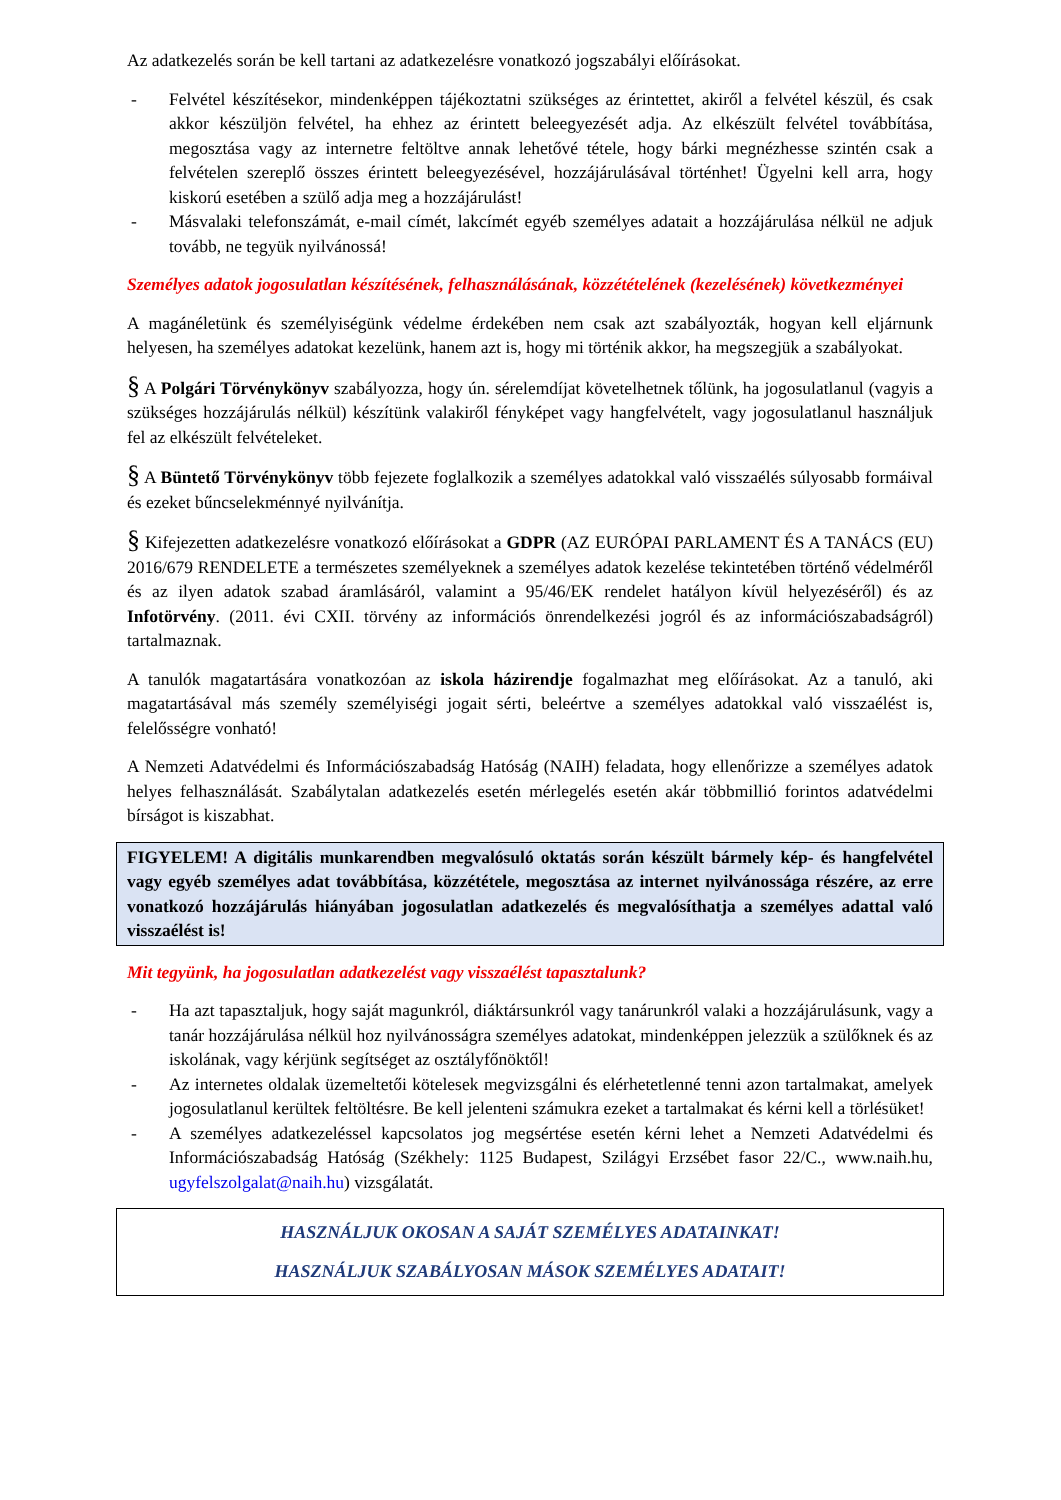Az adatkezelés során be kell tartani az adatkezelésre vonatkozó jogszabályi előírásokat.
- Felvétel készítésekor, mindenképpen tájékoztatni szükséges az érintettet, akiről a felvétel készül, és csak akkor készüljön felvétel, ha ehhez az érintett beleegyezését adja. Az elkészült felvétel továbbítása, megosztása vagy az internetre feltöltve annak lehetővé tétele, hogy bárki megnézhesse szintén csak a felvételen szereplő összes érintett beleegyezésével, hozzájárulásával történhet! Ügyelni kell arra, hogy kiskorú esetében a szülő adja meg a hozzájárulást!
- Másvalaki telefonszámát, e-mail címét, lakcímét egyéb személyes adatait a hozzájárulása nélkül ne adjuk tovább, ne tegyük nyilvánossá!
Személyes adatok jogosulatlan készítésének, felhasználásának, közzétételének (kezelésének) következményei
A magánéletünk és személyiségünk védelme érdekében nem csak azt szabályozták, hogyan kell eljárnunk helyesen, ha személyes adatokat kezelünk, hanem azt is, hogy mi történik akkor, ha megszegjük a szabályokat.
§ A Polgári Törvénykönyv szabályozza, hogy ún. sérelemdíjat követelhetnek tőlünk, ha jogosulatlanul (vagyis a szükséges hozzájárulás nélkül) készítünk valakiről fényképet vagy hangfelvételt, vagy jogosulatlanul használjuk fel az elkészült felvételeket.
§ A Büntető Törvénykönyv több fejezete foglalkozik a személyes adatokkal való visszaélés súlyosabb formáival és ezeket bűncselekménnyé nyilvánítja.
§ Kifejezetten adatkezelésre vonatkozó előírásokat a GDPR (AZ EURÓPAI PARLAMENT ÉS A TANÁCS (EU) 2016/679 RENDELETE a természetes személyeknek a személyes adatok kezelése tekintetében történő védelméről és az ilyen adatok szabad áramlásáról, valamint a 95/46/EK rendelet hatályon kívül helyezéséről) és az Infotörvény. (2011. évi CXII. törvény az információs önrendelkezési jogról és az információszabadságról) tartalmaznak.
A tanulók magatartására vonatkozóan az iskola házirendje fogalmazhat meg előírásokat. Az a tanuló, aki magatartásával más személy személyiségi jogait sérti, beleértve a személyes adatokkal való visszaélést is, felelősségre vonható!
A Nemzeti Adatvédelmi és Információszabadság Hatóság (NAIH) feladata, hogy ellenőrizze a személyes adatok helyes felhasználását. Szabálytalan adatkezelés esetén mérlegelés esetén akár többmillió forintos adatvédelmi bírságot is kiszabhat.
FIGYELEM! A digitális munkarendben megvalósuló oktatás során készült bármely kép- és hangfelvétel vagy egyéb személyes adat továbbítása, közzététele, megosztása az internet nyilvánossága részére, az erre vonatkozó hozzájárulás hiányában jogosulatlan adatkezelés és megvalósíthatja a személyes adattal való visszaélést is!
Mit tegyünk, ha jogosulatlan adatkezelést vagy visszaélést tapasztalunk?
- Ha azt tapasztaljuk, hogy saját magunkról, diáktársunkról vagy tanárunkról valaki a hozzájárulásunk, vagy a tanár hozzájárulása nélkül hoz nyilvánosságra személyes adatokat, mindenképpen jelezzük a szülőknek és az iskolának, vagy kérjünk segítséget az osztályfőnöktől!
- Az internetes oldalak üzemeltetői kötelesek megvizsgálni és elérhetetlenné tenni azon tartalmakat, amelyek jogosulatlanul kerültek feltöltésre. Be kell jelenteni számukra ezeket a tartalmakat és kérni kell a törlésüket!
- A személyes adatkezeléssel kapcsolatos jog megsértése esetén kérni lehet a Nemzeti Adatvédelmi és Információszabadság Hatóság (Székhely: 1125 Budapest, Szilágyi Erzsébet fasor 22/C., www.naih.hu, ugyfelszolgalat@naih.hu) vizsgálatát.
HASZNÁLJUK OKOSAN A SAJÁT SZEMÉLYES ADATAINKAT!
HASZNÁLJUK SZABÁLYOSAN MÁSOK SZEMÉLYES ADATAIT!